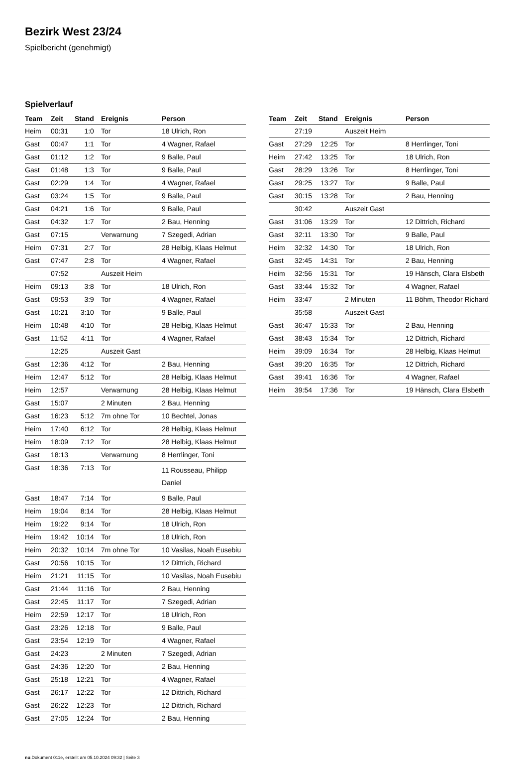Bezirk West 23/24
Spielbericht (genehmigt)
Spielverlauf
| Team | Zeit | Stand | Ereignis | Person |
| --- | --- | --- | --- | --- |
| Heim | 00:31 | 1:0 | Tor | 18 Ulrich, Ron |
| Gast | 00:47 | 1:1 | Tor | 4 Wagner, Rafael |
| Gast | 01:12 | 1:2 | Tor | 9 Balle, Paul |
| Gast | 01:48 | 1:3 | Tor | 9 Balle, Paul |
| Gast | 02:29 | 1:4 | Tor | 4 Wagner, Rafael |
| Gast | 03:24 | 1:5 | Tor | 9 Balle, Paul |
| Gast | 04:21 | 1:6 | Tor | 9 Balle, Paul |
| Gast | 04:32 | 1:7 | Tor | 2 Bau, Henning |
| Gast | 07:15 | | Verwarnung | 7 Szegedi, Adrian |
| Heim | 07:31 | 2:7 | Tor | 28 Helbig, Klaas Helmut |
| Gast | 07:47 | 2:8 | Tor | 4 Wagner, Rafael |
| | 07:52 | | Auszeit Heim | |
| Heim | 09:13 | 3:8 | Tor | 18 Ulrich, Ron |
| Gast | 09:53 | 3:9 | Tor | 4 Wagner, Rafael |
| Gast | 10:21 | 3:10 | Tor | 9 Balle, Paul |
| Heim | 10:48 | 4:10 | Tor | 28 Helbig, Klaas Helmut |
| Gast | 11:52 | 4:11 | Tor | 4 Wagner, Rafael |
| | 12:25 | | Auszeit Gast | |
| Gast | 12:36 | 4:12 | Tor | 2 Bau, Henning |
| Heim | 12:47 | 5:12 | Tor | 28 Helbig, Klaas Helmut |
| Heim | 12:57 | | Verwarnung | 28 Helbig, Klaas Helmut |
| Gast | 15:07 | | 2 Minuten | 2 Bau, Henning |
| Gast | 16:23 | 5:12 | 7m ohne Tor | 10 Bechtel, Jonas |
| Heim | 17:40 | 6:12 | Tor | 28 Helbig, Klaas Helmut |
| Heim | 18:09 | 7:12 | Tor | 28 Helbig, Klaas Helmut |
| Gast | 18:13 | | Verwarnung | 8 Herrlinger, Toni |
| Gast | 18:36 | 7:13 | Tor | 11 Rousseau, Philipp Daniel |
| Gast | 18:47 | 7:14 | Tor | 9 Balle, Paul |
| Heim | 19:04 | 8:14 | Tor | 28 Helbig, Klaas Helmut |
| Heim | 19:22 | 9:14 | Tor | 18 Ulrich, Ron |
| Heim | 19:42 | 10:14 | Tor | 18 Ulrich, Ron |
| Heim | 20:32 | 10:14 | 7m ohne Tor | 10 Vasilas, Noah Eusebiu |
| Gast | 20:56 | 10:15 | Tor | 12 Dittrich, Richard |
| Heim | 21:21 | 11:15 | Tor | 10 Vasilas, Noah Eusebiu |
| Gast | 21:44 | 11:16 | Tor | 2 Bau, Henning |
| Gast | 22:45 | 11:17 | Tor | 7 Szegedi, Adrian |
| Heim | 22:59 | 12:17 | Tor | 18 Ulrich, Ron |
| Gast | 23:26 | 12:18 | Tor | 9 Balle, Paul |
| Gast | 23:54 | 12:19 | Tor | 4 Wagner, Rafael |
| Gast | 24:23 | | 2 Minuten | 7 Szegedi, Adrian |
| Gast | 24:36 | 12:20 | Tor | 2 Bau, Henning |
| Gast | 25:18 | 12:21 | Tor | 4 Wagner, Rafael |
| Gast | 26:17 | 12:22 | Tor | 12 Dittrich, Richard |
| Gast | 26:22 | 12:23 | Tor | 12 Dittrich, Richard |
| Gast | 27:05 | 12:24 | Tor | 2 Bau, Henning |
| Team | Zeit | Stand | Ereignis | Person |
| --- | --- | --- | --- | --- |
| | 27:19 | | Auszeit Heim | |
| Gast | 27:29 | 12:25 | Tor | 8 Herrlinger, Toni |
| Heim | 27:42 | 13:25 | Tor | 18 Ulrich, Ron |
| Gast | 28:29 | 13:26 | Tor | 8 Herrlinger, Toni |
| Gast | 29:25 | 13:27 | Tor | 9 Balle, Paul |
| Gast | 30:15 | 13:28 | Tor | 2 Bau, Henning |
| | 30:42 | | Auszeit Gast | |
| Gast | 31:06 | 13:29 | Tor | 12 Dittrich, Richard |
| Gast | 32:11 | 13:30 | Tor | 9 Balle, Paul |
| Heim | 32:32 | 14:30 | Tor | 18 Ulrich, Ron |
| Gast | 32:45 | 14:31 | Tor | 2 Bau, Henning |
| Heim | 32:56 | 15:31 | Tor | 19 Hänsch, Clara Elsbeth |
| Gast | 33:44 | 15:32 | Tor | 4 Wagner, Rafael |
| Heim | 33:47 | | 2 Minuten | 11 Böhm, Theodor Richard |
| | 35:58 | | Auszeit Gast | |
| Gast | 36:47 | 15:33 | Tor | 2 Bau, Henning |
| Gast | 38:43 | 15:34 | Tor | 12 Dittrich, Richard |
| Heim | 39:09 | 16:34 | Tor | 28 Helbig, Klaas Helmut |
| Gast | 39:20 | 16:35 | Tor | 12 Dittrich, Richard |
| Gast | 39:41 | 16:36 | Tor | 4 Wagner, Rafael |
| Heim | 39:54 | 17:36 | Tor | 19 Hänsch, Clara Elsbeth |
nu.Dokument 011e, erstellt am 05.10.2024 09:32 | Seite 3